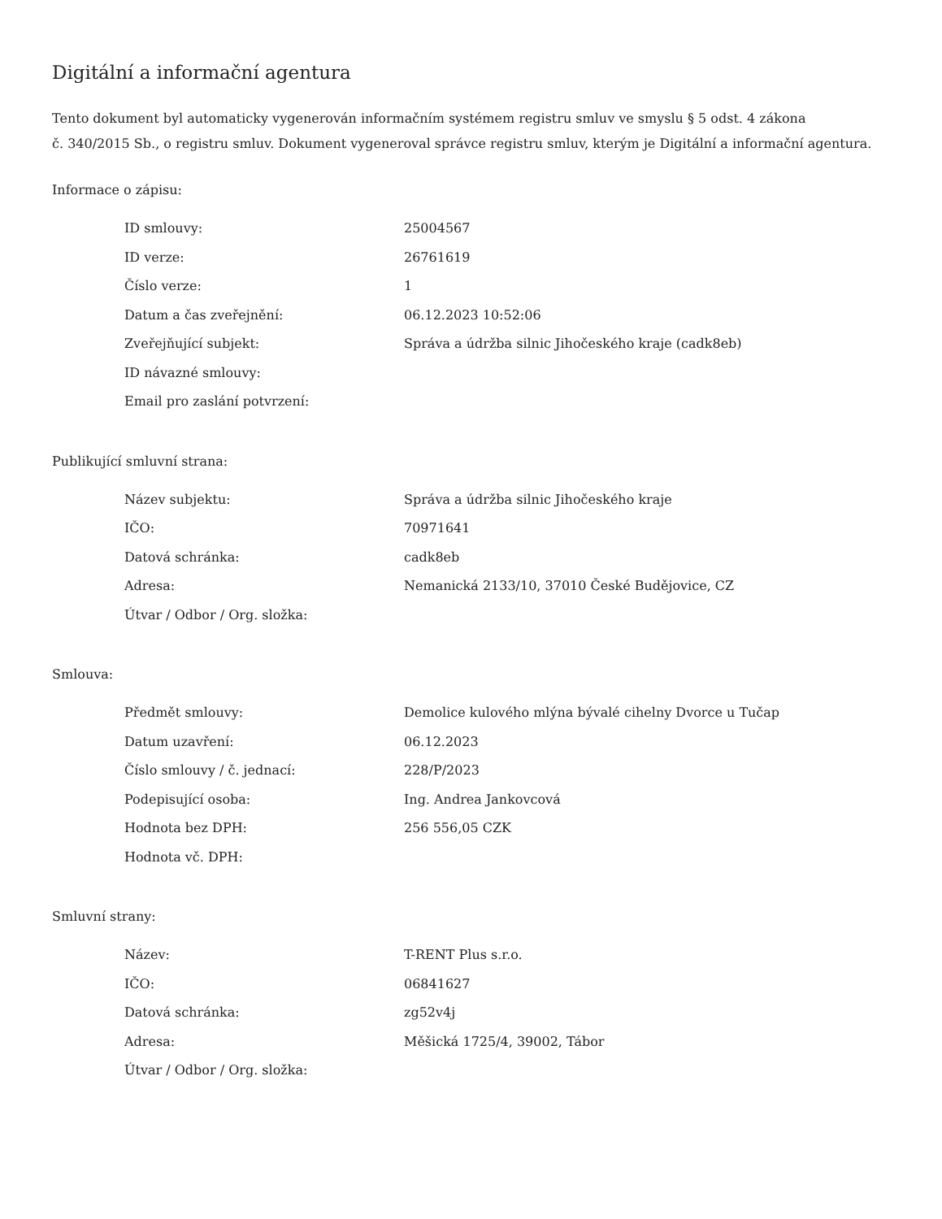Digitální a informační agentura
Tento dokument byl automaticky vygenerován informačním systémem registru smluv ve smyslu § 5 odst. 4 zákona
č. 340/2015 Sb., o registru smluv. Dokument vygeneroval správce registru smluv, kterým je Digitální a informační agentura.
Informace o zápisu:
| ID smlouvy: | 25004567 |
| ID verze: | 26761619 |
| Číslo verze: | 1 |
| Datum a čas zveřejnění: | 06.12.2023 10:52:06 |
| Zveřejňující subjekt: | Správa a údržba silnic Jihočeského kraje (cadk8eb) |
| ID návazné smlouvy: | |
| Email pro zaslání potvrzení: | |
Publikující smluvní strana:
| Název subjektu: | Správa a údržba silnic Jihočeského kraje |
| IČO: | 70971641 |
| Datová schránka: | cadk8eb |
| Adresa: | Nemanická 2133/10, 37010 České Budějovice, CZ |
| Útvar / Odbor / Org. složka: | |
Smlouva:
| Předmět smlouvy: | Demolice kulového mlýna bývalé cihelny Dvorce u Tučap |
| Datum uzavření: | 06.12.2023 |
| Číslo smlouvy / č. jednací: | 228/P/2023 |
| Podepisující osoba: | Ing. Andrea Jankovcová |
| Hodnota bez DPH: | 256 556,05 CZK |
| Hodnota vč. DPH: | |
Smluvní strany:
| Název: | T-RENT Plus s.r.o. |
| IČO: | 06841627 |
| Datová schránka: | zg52v4j |
| Adresa: | Měšická 1725/4, 39002, Tábor |
| Útvar / Odbor / Org. složka: | |